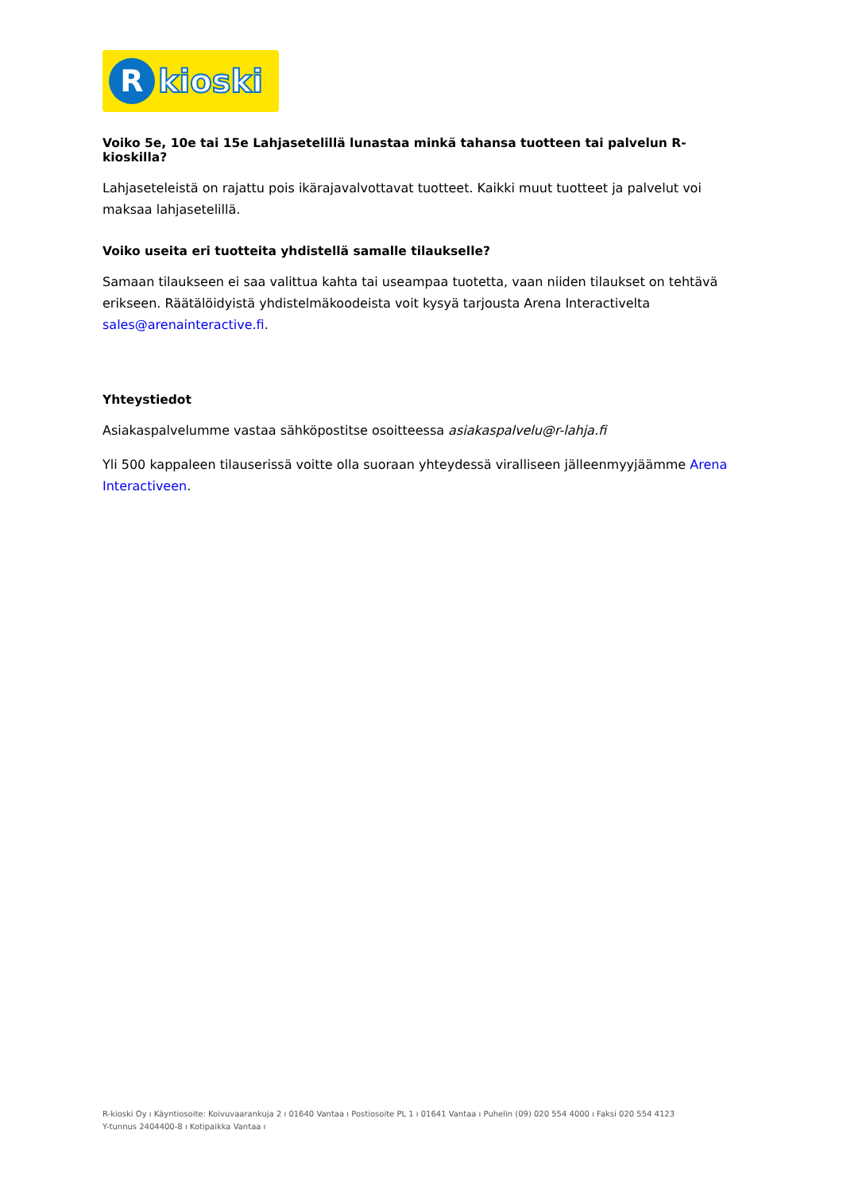R
kioski
Voiko 5e, 10e tai 15e Lahjasetelillä lunastaa minkä tahansa tuotteen tai palvelun R-kioskilla?
Lahjaseteleistä on rajattu pois ikärajavalvottavat tuotteet. Kaikki muut tuotteet ja palvelut voi maksaa lahjasetelillä.
Voiko useita eri tuotteita yhdistellä samalle tilaukselle?
Samaan tilaukseen ei saa valittua kahta tai useampaa tuotetta, vaan niiden tilaukset on tehtävä erikseen. Räätälöidyistä yhdistelmäkoodeista voit kysyä tarjousta Arena Interactivelta sales@arenainteractive.fi.
Yhteystiedot
Asiakaspalvelumme vastaa sähköpostitse osoitteessa asiakaspalvelu@r-lahja.fi
Yli 500 kappaleen tilauserissä voitte olla suoraan yhteydessä viralliseen jälleenmyyjäämme Arena Interactiveen.
R-kioski Oy ı Käyntiosoite: Koivuvaarankuja 2 ı 01640 Vantaa ı Postiosoite PL 1 ı 01641 Vantaa ı Puhelin (09) 020 554 4000 ı Faksi 020 554 4123
Y-tunnus 2404400-8 ı Kotipaikka Vantaa ı